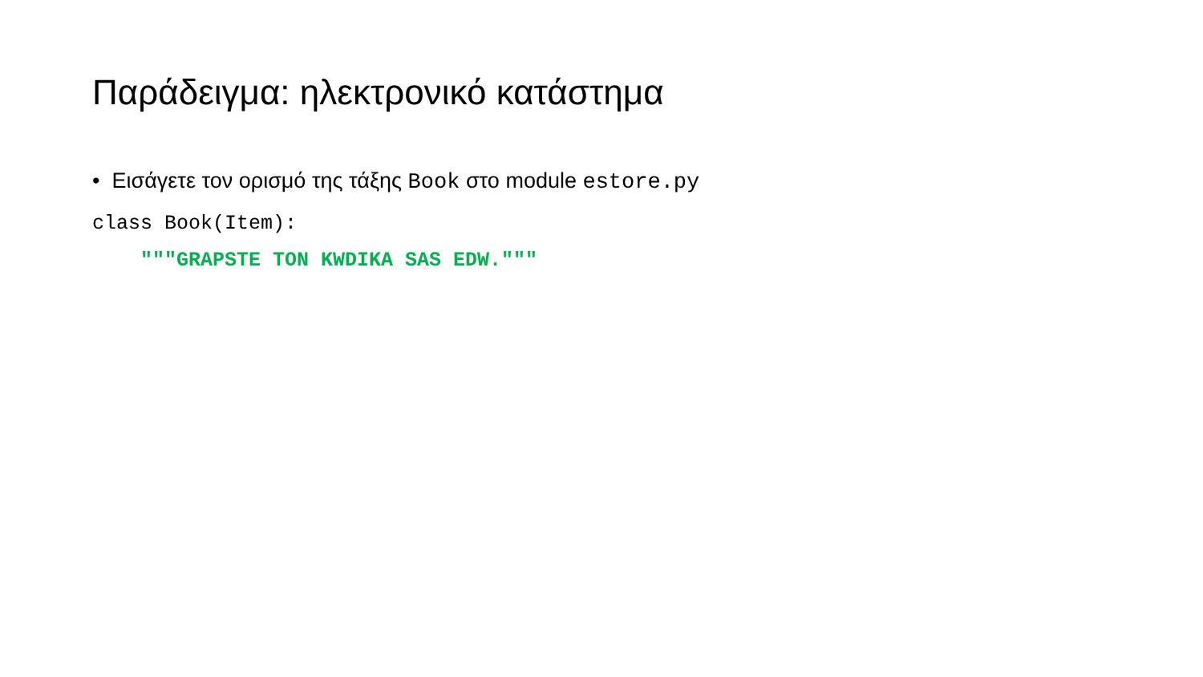Παράδειγμα: ηλεκτρονικό κατάστημα
• Εισάγετε τον ορισμό της τάξης Book στο module estore.py
class Book(Item):
    """GRAPSTE TON KWDIKA SAS EDW."""